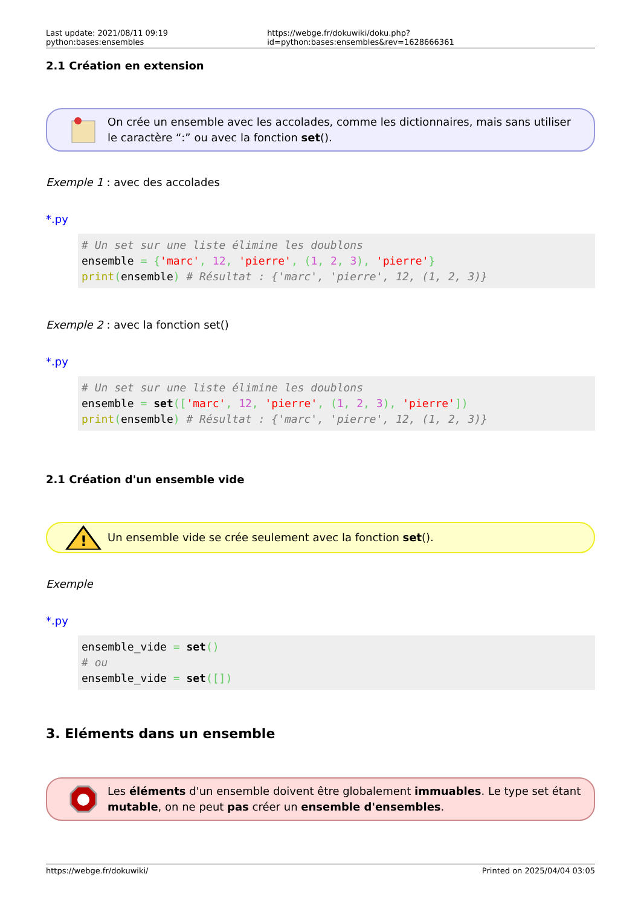Last update: 2021/08/11 09:19 python:bases:ensembles https://webge.fr/dokuwiki/doku.php?id=python:bases:ensembles&rev=1628666361
2.1 Création en extension
On crée un ensemble avec les accolades, comme les dictionnaires, mais sans utiliser le caractère “:” ou avec la fonction set().
Exemple 1 : avec des accolades
*.py
# Un set sur une liste élimine les doublons
ensemble = {'marc', 12, 'pierre', (1, 2, 3), 'pierre'}
print(ensemble) # Résultat : {'marc', 'pierre', 12, (1, 2, 3)}
Exemple 2 : avec la fonction set()
*.py
# Un set sur une liste élimine les doublons
ensemble = set(['marc', 12, 'pierre', (1, 2, 3), 'pierre'])
print(ensemble) # Résultat : {'marc', 'pierre', 12, (1, 2, 3)}
2.1 Création d'un ensemble vide
!
Un ensemble vide se crée seulement avec la fonction set().
Exemple
*.py
ensemble_vide = set()
# ou
ensemble_vide = set([])
3. Eléments dans un ensemble
Les éléments d'un ensemble doivent être globalement immuables. Le type set étant mutable, on ne peut pas créer un ensemble d'ensembles.
https://webge.fr/dokuwiki/ Printed on 2025/04/04 03:05